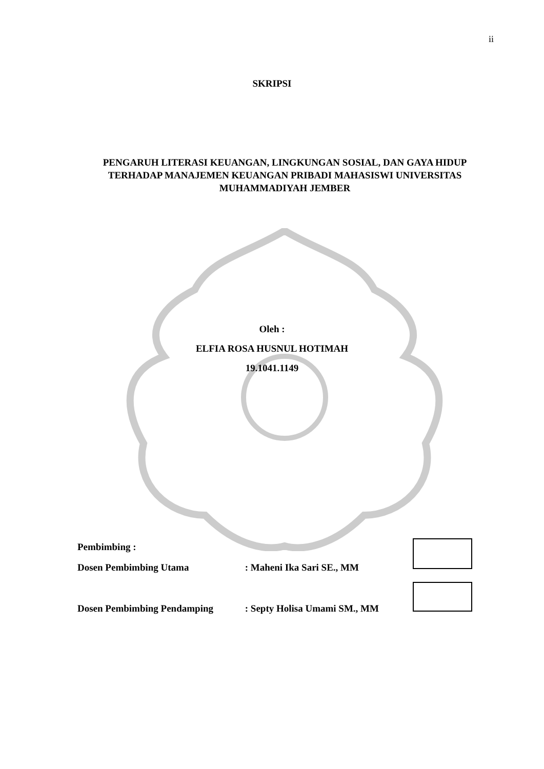ii
SKRIPSI
PENGARUH LITERASI KEUANGAN, LINGKUNGAN SOSIAL, DAN GAYA HIDUP TERHADAP MANAJEMEN KEUANGAN PRIBADI MAHASISWI UNIVERSITAS MUHAMMADIYAH JEMBER
Oleh :
ELFIA ROSA HUSNUL HOTIMAH
19.1041.1149
Pembimbing :
Dosen Pembimbing Utama : Maheni Ika Sari SE., MM
Dosen Pembimbing Pendamping : Septy Holisa Umami SM., MM